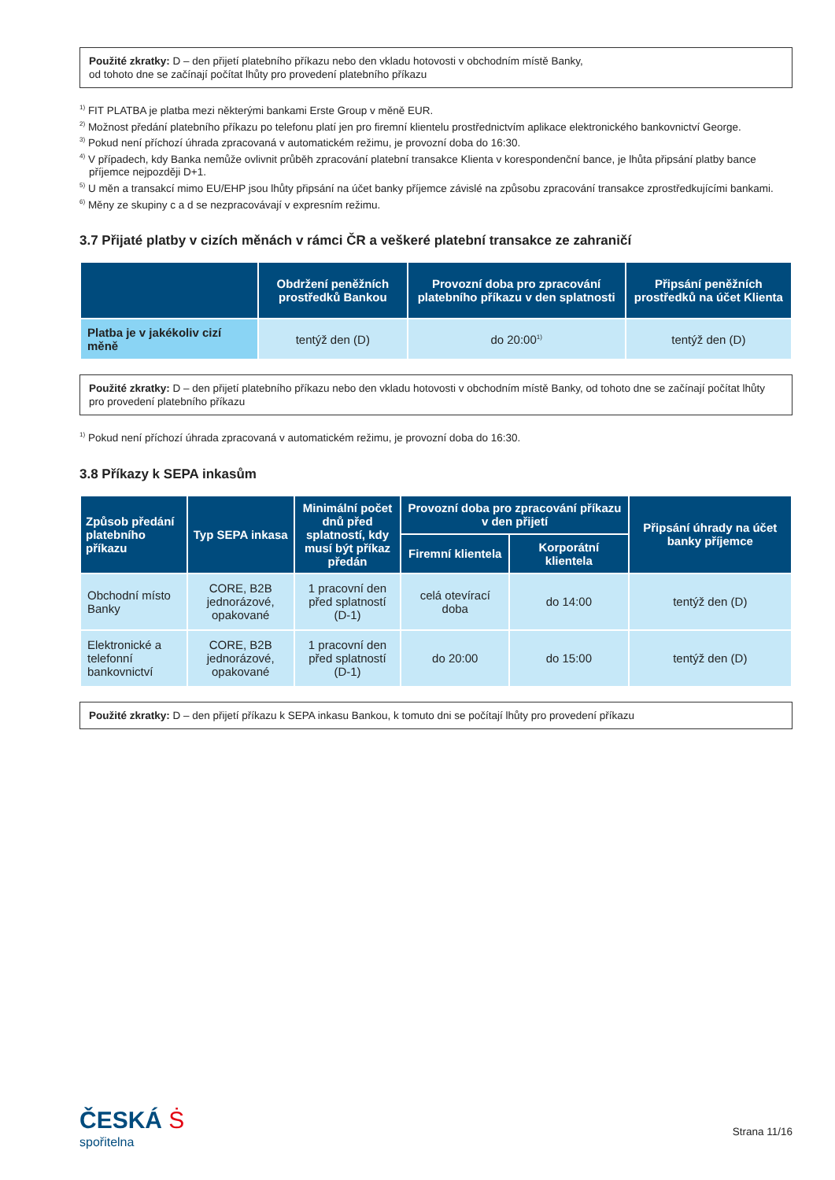Použité zkratky: D – den přijetí platebního příkazu nebo den vkladu hotovosti v obchodním místě Banky,
od tohoto dne se začínají počítat lhůty pro provedení platebního příkazu
<sup>1)</sup> FIT PLATBA je platba mezi některými bankami Erste Group v měně EUR.
<sup>2)</sup> Možnost předání platebního příkazu po telefonu platí jen pro firemní klientelu prostřednictvím aplikace elektronického bankovnictví George.
<sup>3)</sup> Pokud není příchozí úhrada zpracovaná v automatickém režimu, je provozní doba do 16:30.
<sup>4)</sup> V případech, kdy Banka nemůže ovlivnit průběh zpracování platební transakce Klienta v korespondenční bance, je lhůta připsání platby bance příjemce nejpozději D+1.
<sup>5)</sup> U měn a transakcí mimo EU/EHP jsou lhůty připsání na účet banky příjemce závislé na způsobu zpracování transakce zprostředkujícími bankami.
<sup>6)</sup> Měny ze skupiny c a d se nezpracovávají v expresním režimu.
3.7 Přijaté platby v cizích měnách v rámci ČR a veškeré platební transakce ze zahraničí
| | Obdržení peněžních prostředků Bankou | Provozní doba pro zpracování platebního příkazu v den splatnosti | Připsání peněžních prostředků na účet Klienta |
| --- | --- | --- | --- |
| Platba je v jakékoliv cizí měně | tentýž den (D) | do 20:00<sup>1)</sup> | tentýž den (D) |
Použité zkratky: D – den přijetí platebního příkazu nebo den vkladu hotovosti v obchodním místě Banky, od tohoto dne se začínají počítat lhůty pro provedení platebního příkazu
<sup>1)</sup> Pokud není příchozí úhrada zpracovaná v automatickém režimu, je provozní doba do 16:30.
3.8 Příkazy k SEPA inkasům
| Způsob předání platebního příkazu | Typ SEPA inkasa | Minimální počet dnů před splatností, kdy musí být příkaz předán | Provozní doba pro zpracování příkazu v den přijetí | | Připsání úhrady na účet banky příjemce |
| --- | --- | --- | --- | --- | --- |
| | | | Firemní klientela | Korporátní klientela | |
| Obchodní místo Banky | CORE, B2B jednorázové, opakované | 1 pracovní den před splatností (D-1) | celá otevírací doba | do 14:00 | tentýž den (D) |
| Elektronické a telefonní bankovnictví | CORE, B2B jednorázové, opakované | 1 pracovní den před splatností (D-1) | do 20:00 | do 15:00 | tentýž den (D) |
Použité zkratky: D – den přijetí příkazu k SEPA inkasu Bankou, k tomuto dni se počítají lhůty pro provedení příkazu
ČESKÁ Ṡ
spořitelna
Strana 11/16